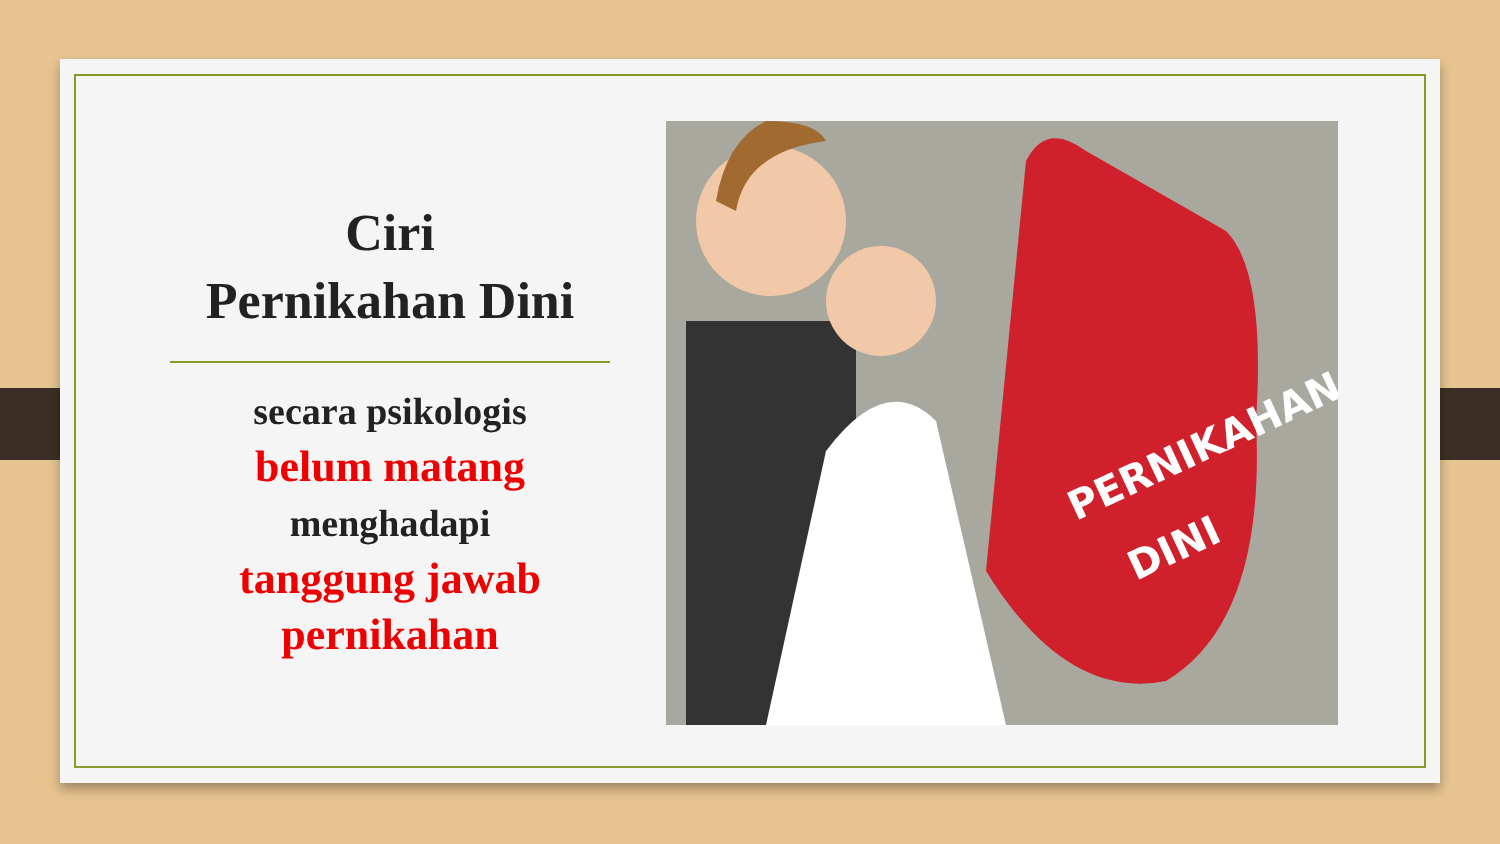Ciri
Pernikahan Dini
secara psikologis
belum matang
menghadapi
tanggung jawab pernikahan
PERNIKAHAN
DINI